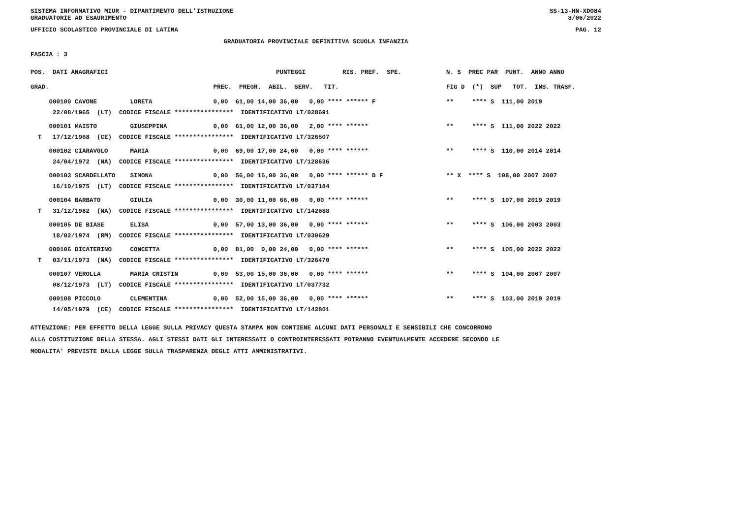SISTEMA INFORMATIVO MIUR - DIPARTIMENTO DELL'ISTRUZIONE
GRADUATORIE AD ESAURIMENTO SS-13-HN-XDO84
8/06/2022
UFFICIO SCOLASTICO PROVINCIALE DI LATINA PAG. 12
GRADUATORIA PROVINCIALE DEFINITIVA SCUOLA INFANZIA
FASCIA : 3
| POS. DATI ANAGRAFICI | PUNTEGGI RIS. PREF. SPE. | N. S PREC PAR PUNT. ANNO ANNO |
| --- | --- | --- |
| GRAD. | PREC. PREGR. ABIL. SERV. TIT. | FIG D (*) SUP TOT. INS. TRASF. |
| 000100 CAVONE LORETA | 0,00 61,00 14,00 36,00 0,00 **** ****** F | ** **** S 111,00 2019 |
| 22/08/1965 (LT) CODICE FISCALE **************** IDENTIFICATIVO LT/028691 | | |
| 000101 MAISTO GIUSEPPINA | 0,00 61,00 12,00 36,00 2,00 **** ****** | ** **** S 111,00 2022 2022 |
| T 17/12/1968 (CE) CODICE FISCALE **************** IDENTIFICATIVO LT/326507 | | |
| 000102 CIARAVOLO MARIA | 0,00 69,00 17,00 24,00 0,00 **** ****** | ** **** S 110,00 2014 2014 |
| 24/04/1972 (NA) CODICE FISCALE **************** IDENTIFICATIVO LT/128636 | | |
| 000103 SCARDELLATO SIMONA | 0,00 56,00 16,00 36,00 0,00 **** ****** D F | ** X **** S 108,00 2007 2007 |
| 16/10/1975 (LT) CODICE FISCALE **************** IDENTIFICATIVO LT/037184 | | |
| 000104 BARBATO GIULIA | 0,00 30,00 11,00 66,00 0,00 **** ****** | ** **** S 107,00 2019 2019 |
| T 31/12/1982 (NA) CODICE FISCALE **************** IDENTIFICATIVO LT/142688 | | |
| 000105 DE BIASE ELISA | 0,00 57,00 13,00 36,00 0,00 **** ****** | ** **** S 106,00 2003 2003 |
| 18/02/1974 (RM) CODICE FISCALE **************** IDENTIFICATIVO LT/030629 | | |
| 000106 DICATERINO CONCETTA | 0,00 81,00 0,00 24,00 0,00 **** ****** | ** **** S 105,00 2022 2022 |
| T 03/11/1973 (NA) CODICE FISCALE **************** IDENTIFICATIVO LT/326470 | | |
| 000107 VEROLLA MARIA CRISTIN | 0,00 53,00 15,00 36,00 0,00 **** ****** | ** **** S 104,00 2007 2007 |
| 08/12/1973 (LT) CODICE FISCALE **************** IDENTIFICATIVO LT/037732 | | |
| 000108 PICCOLO CLEMENTINA | 0,00 52,00 15,00 36,00 0,00 **** ****** | ** **** S 103,00 2019 2019 |
| 14/05/1979 (CE) CODICE FISCALE **************** IDENTIFICATIVO LT/142801 | | |
ATTENZIONE: PER EFFETTO DELLA LEGGE SULLA PRIVACY QUESTA STAMPA NON CONTIENE ALCUNI DATI PERSONALI E SENSIBILI CHE CONCORRONO
ALLA COSTITUZIONE DELLA STESSA. AGLI STESSI DATI GLI INTERESSATI O CONTROINTERESSATI POTRANNO EVENTUALMENTE ACCEDERE SECONDO LE
MODALITA' PREVISTE DALLA LEGGE SULLA TRASPARENZA DEGLI ATTI AMMINISTRATIVI.